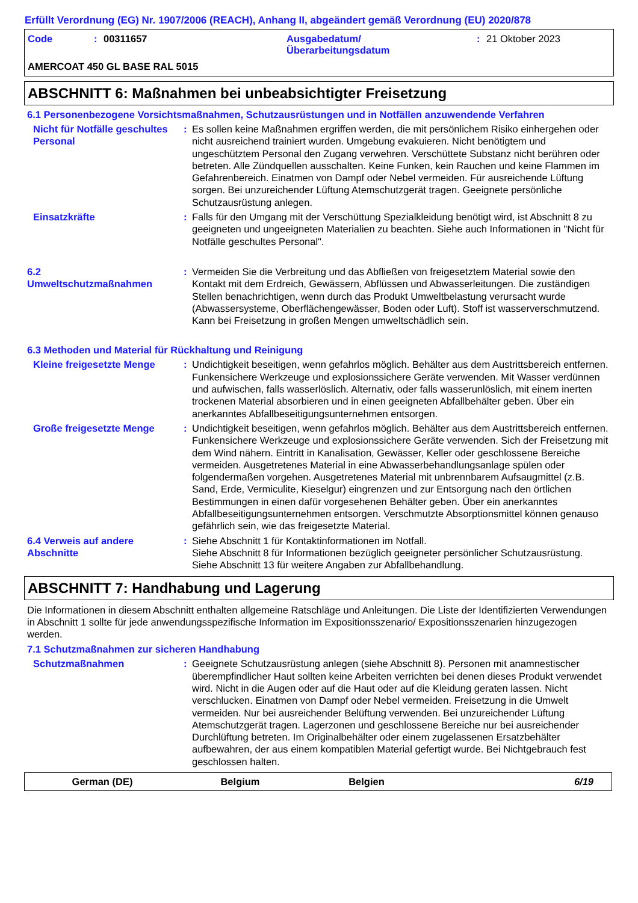Erfüllt Verordnung (EG) Nr. 1907/2006 (REACH), Anhang II, abgeändert gemäß Verordnung (EU) 2020/878
Code: 00311657 Ausgabedatum/
Überarbeitungsdatum: 21 Oktober 2023
AMERCOAT 450 GL BASE RAL 5015
ABSCHNITT 6: Maßnahmen bei unbeabsichtigter Freisetzung
6.1 Personenbezogene Vorsichtsmaßnahmen, Schutzausrüstungen und in Notfällen anzuwendende Verfahren
Nicht für Notfälle geschultes Personal
: Es sollen keine Maßnahmen ergriffen werden, die mit persönlichem Risiko einhergehen oder nicht ausreichend trainiert wurden. Umgebung evakuieren. Nicht benötigtem und ungeschütztem Personal den Zugang verwehren. Verschüttete Substanz nicht berühren oder betreten. Alle Zündquellen ausschalten. Keine Funken, kein Rauchen und keine Flammen im Gefahrenbereich. Einatmen von Dampf oder Nebel vermeiden. Für ausreichende Lüftung sorgen. Bei unzureichender Lüftung Atemschutzgerät tragen. Geeignete persönliche Schutzausrüstung anlegen.
Einsatzkräfte : Falls für den Umgang mit der Verschüttung Spezialkleidung benötigt wird, ist Abschnitt 8 zu geeigneten und ungeeigneten Materialien zu beachten. Siehe auch Informationen in "Nicht für Notfälle geschultes Personal".
6.2
Umweltschutzmaßnahmen
: Vermeiden Sie die Verbreitung und das Abfließen von freigesetztem Material sowie den Kontakt mit dem Erdreich, Gewässern, Abflüssen und Abwasserleitungen. Die zuständigen Stellen benachrichtigen, wenn durch das Produkt Umweltbelastung verursacht wurde (Abwassersysteme, Oberflächengewässer, Boden oder Luft). Stoff ist wasserverschmutzend. Kann bei Freisetzung in großen Mengen umweltschädlich sein.
6.3 Methoden und Material für Rückhaltung und Reinigung
Kleine freigesetzte Menge : Undichtigkeit beseitigen, wenn gefahrlos möglich. Behälter aus dem Austrittsbereich entfernen. Funkensichere Werkzeuge und explosionssichere Geräte verwenden. Mit Wasser verdünnen und aufwischen, falls wasserlöslich. Alternativ, oder falls wasserunlöslich, mit einem inerten trockenen Material absorbieren und in einen geeigneten Abfallbehälter geben. Über ein anerkanntes Abfallbeseitigungsunternehmen entsorgen.
Große freigesetzte Menge : Undichtigkeit beseitigen, wenn gefahrlos möglich. Behälter aus dem Austrittsbereich entfernen. Funkensichere Werkzeuge und explosionssichere Geräte verwenden. Sich der Freisetzung mit dem Wind nähern. Eintritt in Kanalisation, Gewässer, Keller oder geschlossene Bereiche vermeiden. Ausgetretenes Material in eine Abwasserbehandlungsanlage spülen oder folgendermaßen vorgehen. Ausgetretenes Material mit unbrennbarem Aufsaugmittel (z.B. Sand, Erde, Vermiculite, Kieselgur) eingrenzen und zur Entsorgung nach den örtlichen Bestimmungen in einen dafür vorgesehenen Behälter geben. Über ein anerkanntes Abfallbeseitigungsunternehmen entsorgen. Verschmutzte Absorptionsmittel können genauso gefährlich sein, wie das freigesetzte Material.
6.4 Verweis auf andere Abschnitte
: Siehe Abschnitt 1 für Kontaktinformationen im Notfall.
Siehe Abschnitt 8 für Informationen bezüglich geeigneter persönlicher Schutzausrüstung.
Siehe Abschnitt 13 für weitere Angaben zur Abfallbehandlung.
ABSCHNITT 7: Handhabung und Lagerung
Die Informationen in diesem Abschnitt enthalten allgemeine Ratschläge und Anleitungen. Die Liste der Identifizierten Verwendungen in Abschnitt 1 sollte für jede anwendungsspezifische Information im Expositionsszenario/ Expositionsszenarien hinzugezogen werden.
7.1 Schutzmaßnahmen zur sicheren Handhabung
Schutzmaßnahmen : Geeignete Schutzausrüstung anlegen (siehe Abschnitt 8). Personen mit anamnestischer überempfindlicher Haut sollten keine Arbeiten verrichten bei denen dieses Produkt verwendet wird. Nicht in die Augen oder auf die Haut oder auf die Kleidung geraten lassen. Nicht verschlucken. Einatmen von Dampf oder Nebel vermeiden. Freisetzung in die Umwelt vermeiden. Nur bei ausreichender Belüftung verwenden. Bei unzureichender Lüftung Atemschutzgerät tragen. Lagerzonen und geschlossene Bereiche nur bei ausreichender Durchlüftung betreten. Im Originalbehälter oder einem zugelassenen Ersatzbehälter aufbewahren, der aus einem kompatiblen Material gefertigt wurde. Bei Nichtgebrauch fest geschlossen halten.
German (DE) Belgium Belgien 6/19